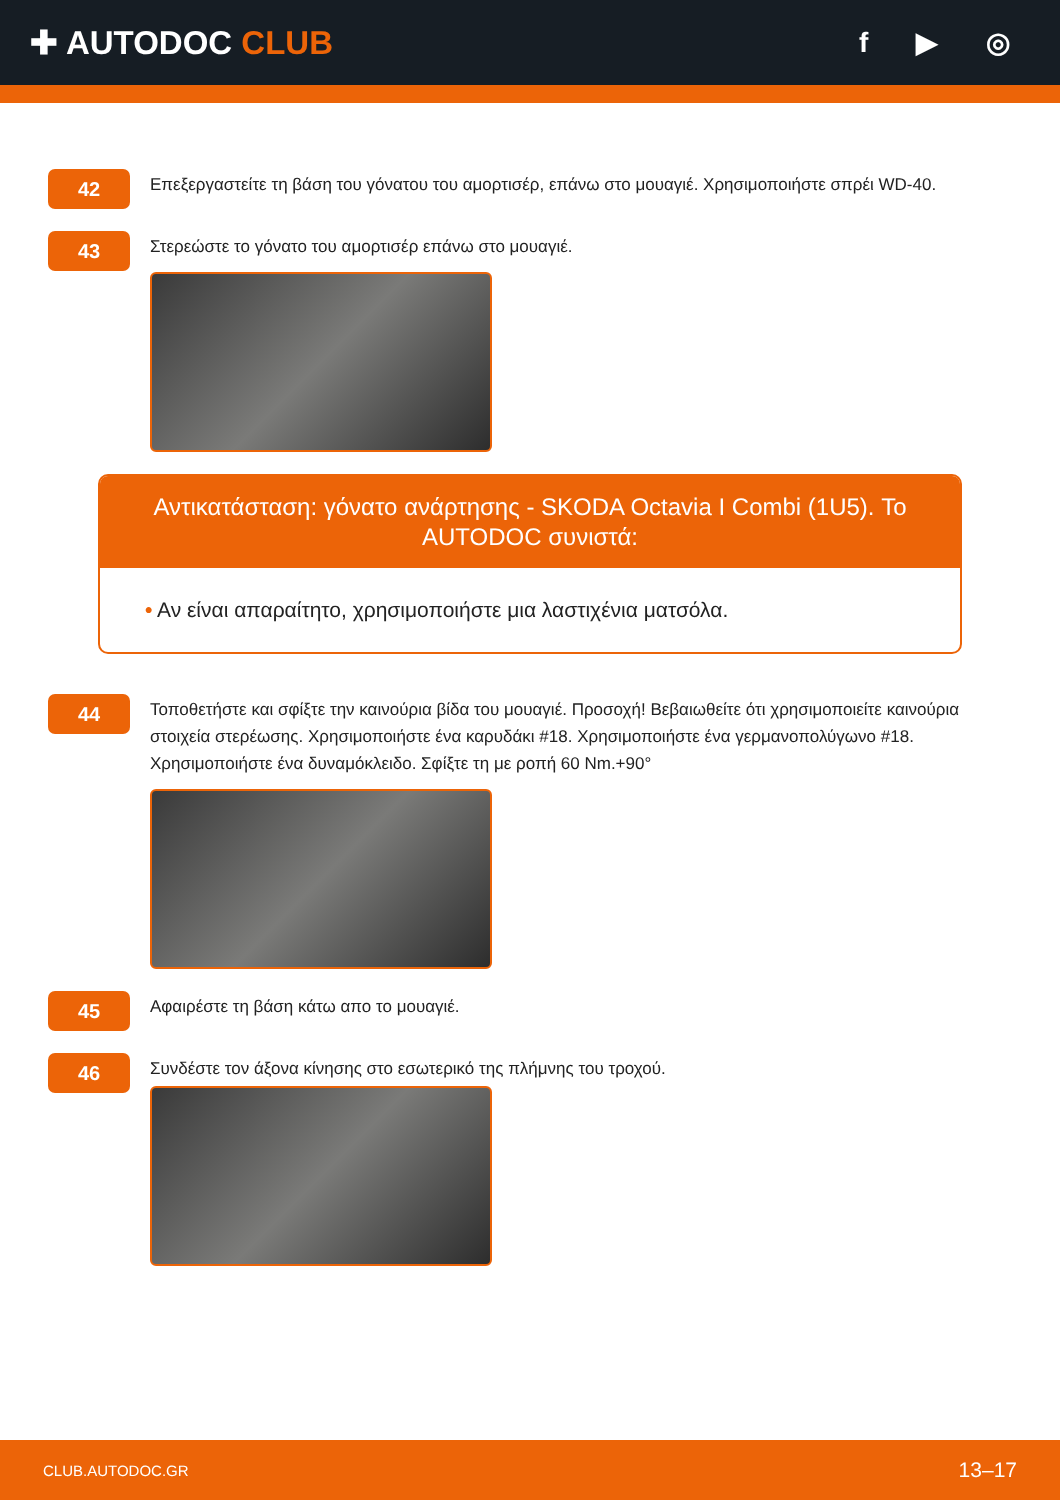✚ AUTODOC CLUB
f ▶ ◎
42
Επεξεργαστείτε τη βάση του γόνατου του αμορτισέρ, επάνω στο μουαγιέ. Χρησιμοποιήστε σπρέι WD-40.
43
Στερεώστε το γόνατο του αμορτισέρ επάνω στο μουαγιέ.
Αντικατάσταση: γόνατο ανάρτησης - SKODA Octavia I Combi (1U5). Το AUTODOC συνιστά:
• Αν είναι απαραίτητο, χρησιμοποιήστε μια λαστιχένια ματσόλα.
44
Τοποθετήστε και σφίξτε την καινούρια βίδα του μουαγιέ. Προσοχή! Βεβαιωθείτε ότι χρησιμοποιείτε καινούρια στοιχεία στερέωσης. Χρησιμοποιήστε ένα καρυδάκι #18. Χρησιμοποιήστε ένα γερμανοπολύγωνο #18. Χρησιμοποιήστε ένα δυναμόκλειδο. Σφίξτε τη με ροπή 60 Nm.+90°
45
Αφαιρέστε τη βάση κάτω απο το μουαγιέ.
46
Συνδέστε τον άξονα κίνησης στο εσωτερικό της πλήμνης του τροχού.
CLUB.AUTODOC.GR 13–17